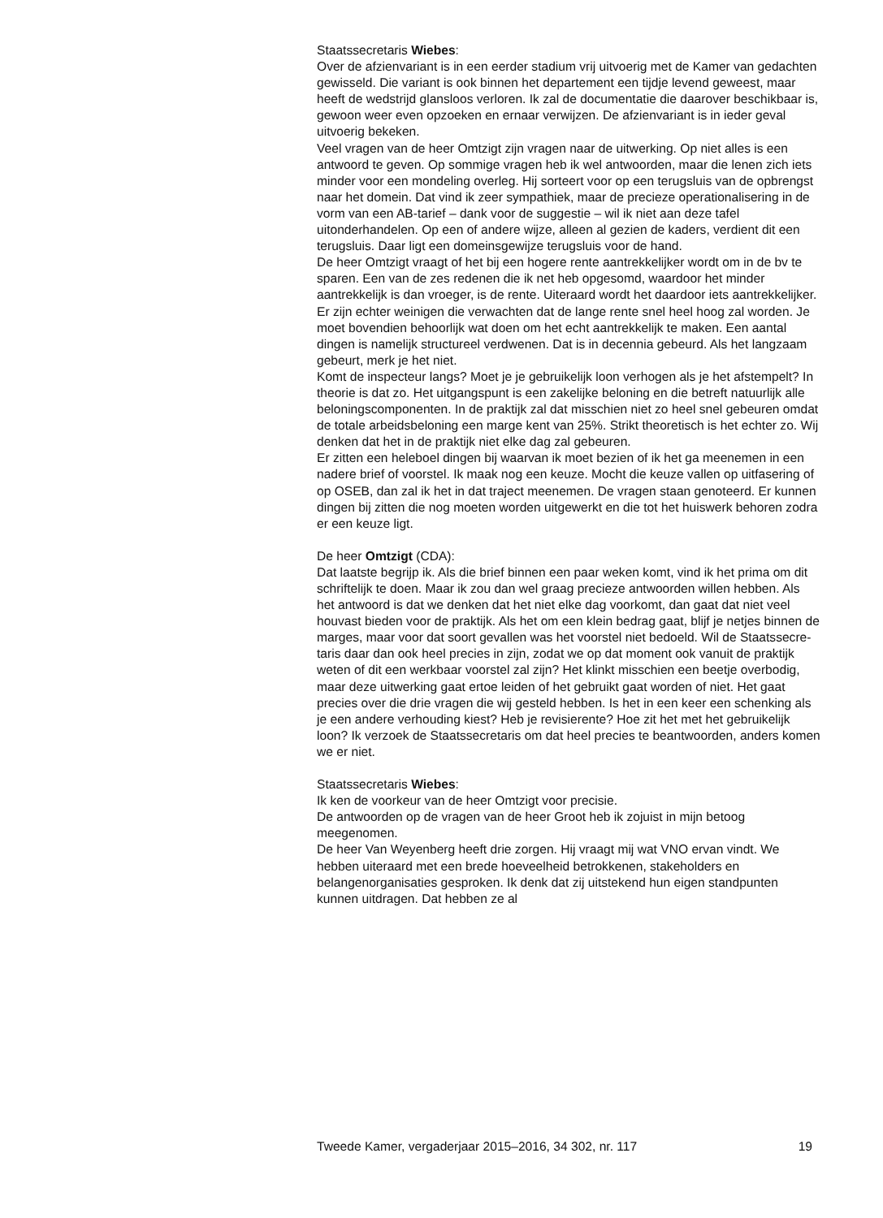Staatssecretaris Wiebes:
Over de afzienvariant is in een eerder stadium vrij uitvoerig met de Kamer van gedachten gewisseld. Die variant is ook binnen het departement een tijdje levend geweest, maar heeft de wedstrijd glansloos verloren. Ik zal de documentatie die daarover beschikbaar is, gewoon weer even opzoeken en ernaar verwijzen. De afzienvariant is in ieder geval uitvoerig bekeken.
Veel vragen van de heer Omtzigt zijn vragen naar de uitwerking. Op niet alles is een antwoord te geven. Op sommige vragen heb ik wel antwoorden, maar die lenen zich iets minder voor een mondeling overleg. Hij sorteert voor op een terugsluis van de opbrengst naar het domein. Dat vind ik zeer sympathiek, maar de precieze operationalisering in de vorm van een AB-tarief – dank voor de suggestie – wil ik niet aan deze tafel uitonderhandelen. Op een of andere wijze, alleen al gezien de kaders, verdient dit een terugsluis. Daar ligt een domeinsgewijze terugsluis voor de hand.
De heer Omtzigt vraagt of het bij een hogere rente aantrekkelijker wordt om in de bv te sparen. Een van de zes redenen die ik net heb opgesomd, waardoor het minder aantrekkelijk is dan vroeger, is de rente. Uiteraard wordt het daardoor iets aantrekkelijker. Er zijn echter weinigen die verwachten dat de lange rente snel heel hoog zal worden. Je moet bovendien behoorlijk wat doen om het echt aantrekkelijk te maken. Een aantal dingen is namelijk structureel verdwenen. Dat is in decennia gebeurd. Als het langzaam gebeurt, merk je het niet.
Komt de inspecteur langs? Moet je je gebruikelijk loon verhogen als je het afstempelt? In theorie is dat zo. Het uitgangspunt is een zakelijke beloning en die betreft natuurlijk alle beloningscomponenten. In de praktijk zal dat misschien niet zo heel snel gebeuren omdat de totale arbeidsbeloning een marge kent van 25%. Strikt theoretisch is het echter zo. Wij denken dat het in de praktijk niet elke dag zal gebeuren.
Er zitten een heleboel dingen bij waarvan ik moet bezien of ik het ga meenemen in een nadere brief of voorstel. Ik maak nog een keuze. Mocht die keuze vallen op uitfasering of op OSEB, dan zal ik het in dat traject meenemen. De vragen staan genoteerd. Er kunnen dingen bij zitten die nog moeten worden uitgewerkt en die tot het huiswerk behoren zodra er een keuze ligt.
De heer Omtzigt (CDA):
Dat laatste begrijp ik. Als die brief binnen een paar weken komt, vind ik het prima om dit schriftelijk te doen. Maar ik zou dan wel graag precieze antwoorden willen hebben. Als het antwoord is dat we denken dat het niet elke dag voorkomt, dan gaat dat niet veel houvast bieden voor de praktijk. Als het om een klein bedrag gaat, blijf je netjes binnen de marges, maar voor dat soort gevallen was het voorstel niet bedoeld. Wil de Staatssecre-taris daar dan ook heel precies in zijn, zodat we op dat moment ook vanuit de praktijk weten of dit een werkbaar voorstel zal zijn? Het klinkt misschien een beetje overbodig, maar deze uitwerking gaat ertoe leiden of het gebruikt gaat worden of niet. Het gaat precies over die drie vragen die wij gesteld hebben. Is het in een keer een schenking als je een andere verhouding kiest? Heb je revisierente? Hoe zit het met het gebruikelijk loon? Ik verzoek de Staatssecretaris om dat heel precies te beantwoorden, anders komen we er niet.
Staatssecretaris Wiebes:
Ik ken de voorkeur van de heer Omtzigt voor precisie.
De antwoorden op de vragen van de heer Groot heb ik zojuist in mijn betoog meegenomen.
De heer Van Weyenberg heeft drie zorgen. Hij vraagt mij wat VNO ervan vindt. We hebben uiteraard met een brede hoeveelheid betrokkenen, stakeholders en belangenorganisaties gesproken. Ik denk dat zij uitstekend hun eigen standpunten kunnen uitdragen. Dat hebben ze al
Tweede Kamer, vergaderjaar 2015–2016, 34 302, nr. 117 19